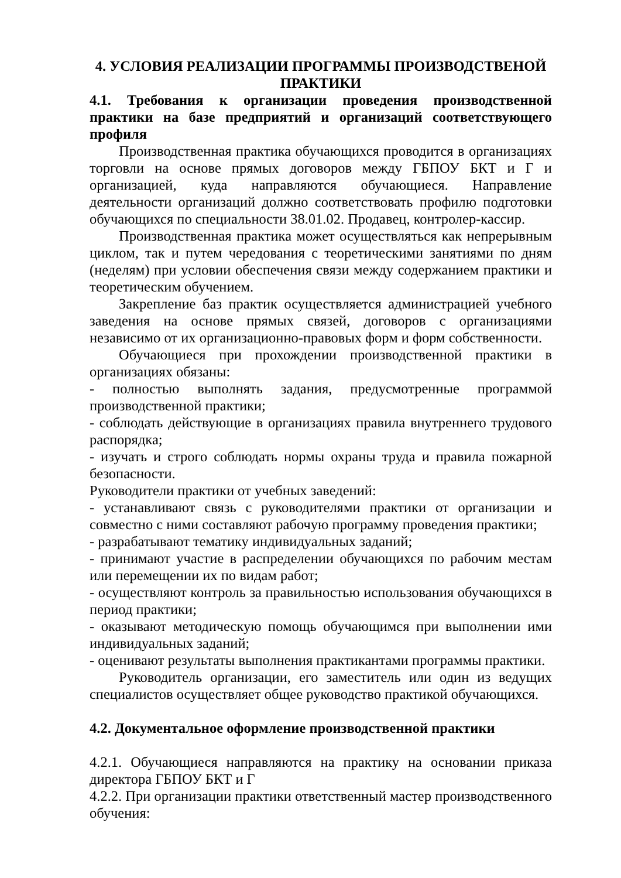4. УСЛОВИЯ РЕАЛИЗАЦИИ ПРОГРАММЫ ПРОИЗВОДСТВЕНОЙ ПРАКТИКИ
4.1. Требования к организации проведения производственной практики на базе предприятий и организаций соответствующего профиля
Производственная практика обучающихся проводится в организациях торговли на основе прямых договоров между ГБПОУ БКТ и Г и организацией, куда направляются обучающиеся. Направление деятельности организаций должно соответствовать профилю подготовки обучающихся по специальности 38.01.02. Продавец, контролер-кассир.
Производственная практика может осуществляться как непрерывным циклом, так и путем чередования с теоретическими занятиями по дням (неделям) при условии обеспечения связи между содержанием практики и теоретическим обучением.
Закрепление баз практик осуществляется администрацией учебного заведения на основе прямых связей, договоров с организациями независимо от их организационно-правовых форм и форм собственности.
Обучающиеся при прохождении производственной практики в организациях обязаны:
- полностью выполнять задания, предусмотренные программой производственной практики;
- соблюдать действующие в организациях правила внутреннего трудового распорядка;
- изучать и строго соблюдать нормы охраны труда и правила пожарной безопасности.
Руководители практики от учебных заведений:
- устанавливают связь с руководителями практики от организации и совместно с ними составляют рабочую программу проведения практики;
- разрабатывают тематику индивидуальных заданий;
- принимают участие в распределении обучающихся по рабочим местам или перемещении их по видам работ;
- осуществляют контроль за правильностью использования обучающихся в период практики;
- оказывают методическую помощь обучающимся при выполнении ими индивидуальных заданий;
- оценивают результаты выполнения практикантами программы практики.
Руководитель организации, его заместитель или один из ведущих специалистов осуществляет общее руководство практикой обучающихся.
4.2. Документальное оформление производственной практики
4.2.1. Обучающиеся направляются на практику на основании приказа директора ГБПОУ БКТ и Г
4.2.2. При организации практики ответственный мастер производственного обучения: